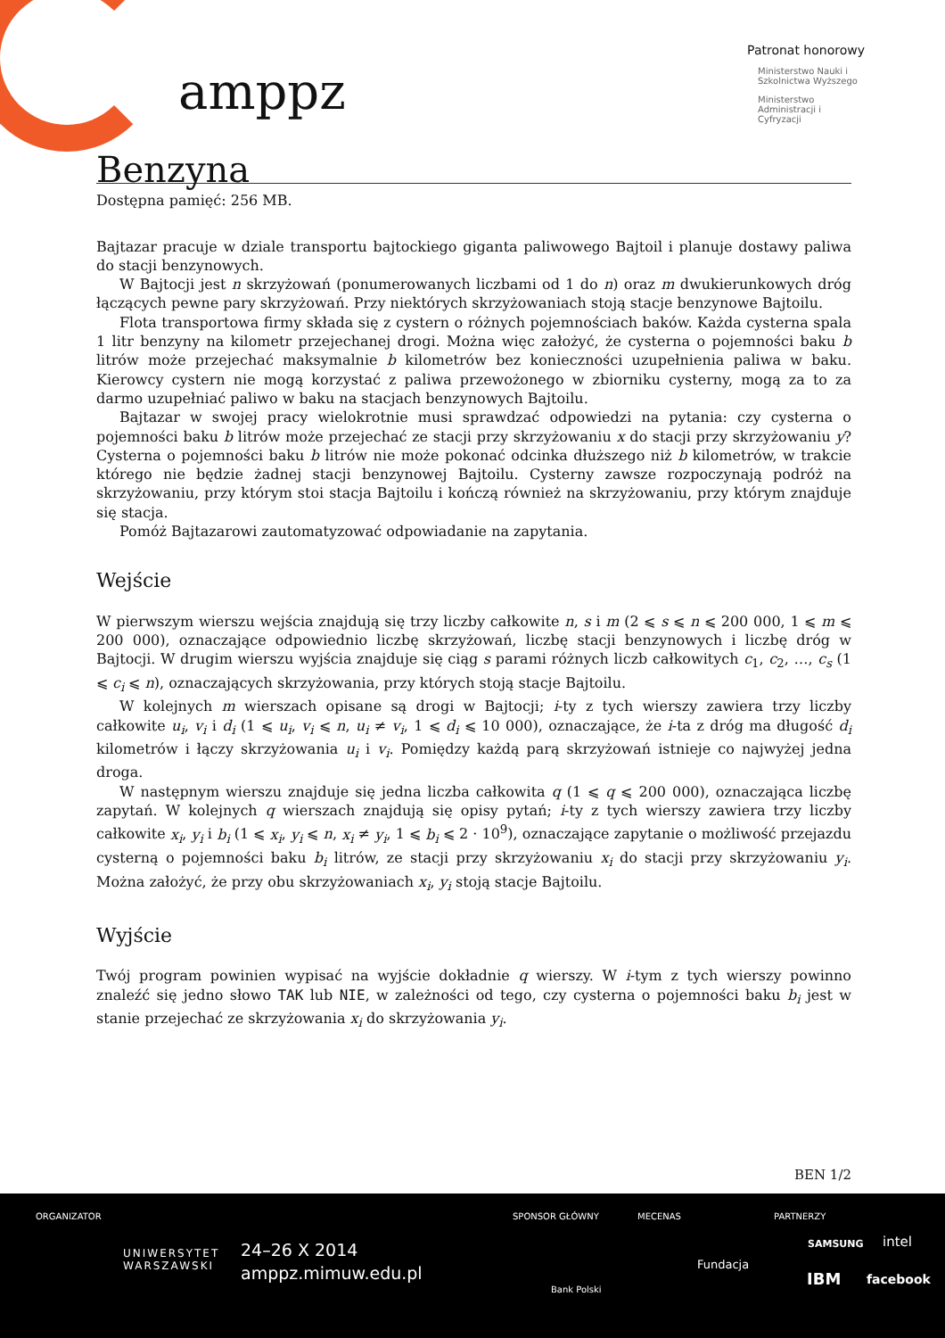amppz
Patronat honorowy
Ministerstwo Nauki i Szkolnictwa Wyższego
Ministerstwo Administracji i Cyfryzacji
Benzyna
Dostępna pamięć: 256 MB.
Bajtazar pracuje w dziale transportu bajtockiego giganta paliwowego Bajtoil i planuje dostawy paliwa do stacji benzynowych.
W Bajtocji jest n skrzyżowań (ponumerowanych liczbami od 1 do n) oraz m dwukierunkowych dróg łączących pewne pary skrzyżowań. Przy niektórych skrzyżowaniach stoją stacje benzynowe Bajtoilu.
Flota transportowa firmy składa się z cystern o różnych pojemnościach baków. Każda cysterna spala 1 litr benzyny na kilometr przejechanej drogi. Można więc założyć, że cysterna o pojemności baku b litrów może przejechać maksymalnie b kilometrów bez konieczności uzupełnienia paliwa w baku. Kierowcy cystern nie mogą korzystać z paliwa przewożonego w zbiorniku cysterny, mogą za to za darmo uzupełniać paliwo w baku na stacjach benzynowych Bajtoilu.
Bajtazar w swojej pracy wielokrotnie musi sprawdzać odpowiedzi na pytania: czy cysterna o pojemności baku b litrów może przejechać ze stacji przy skrzyżowaniu x do stacji przy skrzyżowaniu y? Cysterna o pojemności baku b litrów nie może pokonać odcinka dłuższego niż b kilometrów, w trakcie którego nie będzie żadnej stacji benzynowej Bajtoilu. Cysterny zawsze rozpoczynają podróż na skrzyżowaniu, przy którym stoi stacja Bajtoilu i kończą również na skrzyżowaniu, przy którym znajduje się stacja.
Pomóż Bajtazarowi zautomatyzować odpowiadanie na zapytania.
Wejście
W pierwszym wierszu wejścia znajdują się trzy liczby całkowite n, s i m (2 ⩽ s ⩽ n ⩽ 200 000, 1 ⩽ m ⩽ 200 000), oznaczające odpowiednio liczbę skrzyżowań, liczbę stacji benzynowych i liczbę dróg w Bajtocji. W drugim wierszu wyjścia znajduje się ciąg s parami różnych liczb całkowitych c<sub>1</sub>, c<sub>2</sub>, …, c<sub>s</sub> (1 ⩽ c<sub>i</sub> ⩽ n), oznaczających skrzyżowania, przy których stoją stacje Bajtoilu.
W kolejnych m wierszach opisane są drogi w Bajtocji; i-ty z tych wierszy zawiera trzy liczby całkowite u<sub>i</sub>, v<sub>i</sub> i d<sub>i</sub> (1 ⩽ u<sub>i</sub>, v<sub>i</sub> ⩽ n, u<sub>i</sub> ≠ v<sub>i</sub>, 1 ⩽ d<sub>i</sub> ⩽ 10 000), oznaczające, że i-ta z dróg ma długość d<sub>i</sub> kilometrów i łączy skrzyżowania u<sub>i</sub> i v<sub>i</sub>. Pomiędzy każdą parą skrzyżowań istnieje co najwyżej jedna droga.
W następnym wierszu znajduje się jedna liczba całkowita q (1 ⩽ q ⩽ 200 000), oznaczająca liczbę zapytań. W kolejnych q wierszach znajdują się opisy pytań; i-ty z tych wierszy zawiera trzy liczby całkowite x<sub>i</sub>, y<sub>i</sub> i b<sub>i</sub> (1 ⩽ x<sub>i</sub>, y<sub>i</sub> ⩽ n, x<sub>i</sub> ≠ y<sub>i</sub>, 1 ⩽ b<sub>i</sub> ⩽ 2 · 10<sup>9</sup>), oznaczające zapytanie o możliwość przejazdu cysterną o pojemności baku b<sub>i</sub> litrów, ze stacji przy skrzyżowaniu x<sub>i</sub> do stacji przy skrzyżowaniu y<sub>i</sub>. Można założyć, że przy obu skrzyżowaniach x<sub>i</sub>, y<sub>i</sub> stoją stacje Bajtoilu.
Wyjście
Twój program powinien wypisać na wyjście dokładnie q wierszy. W i-tym z tych wierszy powinno znaleźć się jedno słowo TAK lub NIE, w zależności od tego, czy cysterna o pojemności baku b<sub>i</sub> jest w stanie przejechać ze skrzyżowania x<sub>i</sub> do skrzyżowania y<sub>i</sub>.
BEN 1/2
ORGANIZATOR
UNIWERSYTET
WARSZAWSKI
24–26 X 2014
amppz.mimuw.edu.pl
SPONSOR GŁÓWNY
Bank Polski
MECENAS
Fundacja
PARTNERZY
SAMSUNG intel
IBM facebook